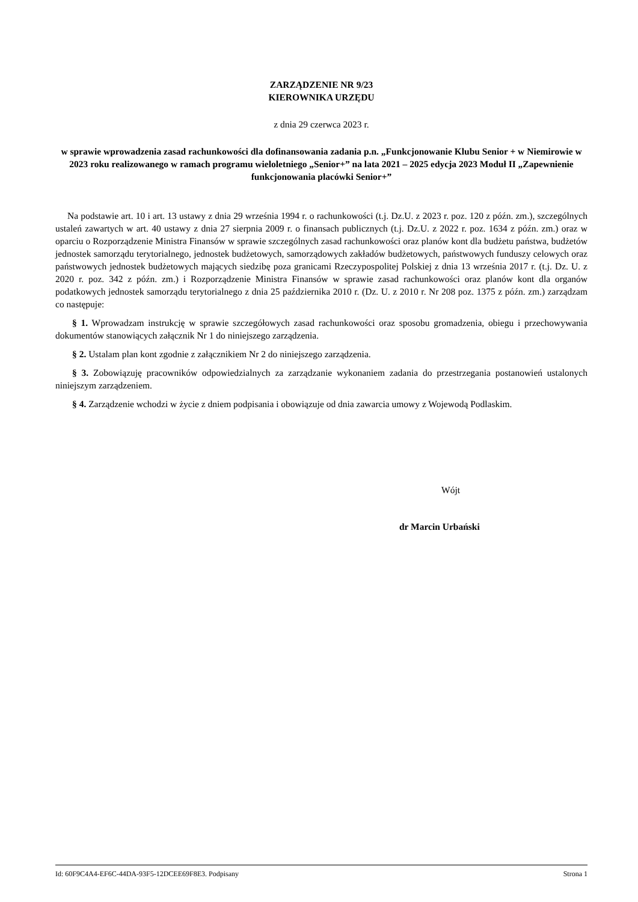ZARZĄDZENIE NR 9/23
KIEROWNIKA URZĘDU
z dnia 29 czerwca 2023 r.
w sprawie wprowadzenia zasad rachunkowości dla dofinansowania zadania p.n. „Funkcjonowanie Klubu Senior + w Niemirowie w 2023 roku realizowanego w ramach programu wieloletniego „Senior+” na lata 2021 – 2025 edycja 2023 Moduł II „Zapewnienie funkcjonowania placówki Senior+”
Na podstawie art. 10 i art. 13 ustawy z dnia 29 września 1994 r. o rachunkowości (t.j. Dz.U. z 2023 r. poz. 120 z późn. zm.), szczególnych ustaleń zawartych w art. 40 ustawy z dnia 27 sierpnia 2009 r. o finansach publicznych (t.j. Dz.U. z 2022 r. poz. 1634 z późn. zm.) oraz w oparciu o Rozporządzenie Ministra Finansów w sprawie szczególnych zasad rachunkowości oraz planów kont dla budżetu państwa, budżetów jednostek samorządu terytorialnego, jednostek budżetowych, samorządowych zakładów budżetowych, państwowych funduszy celowych oraz państwowych jednostek budżetowych mających siedzibę poza granicami Rzeczypospolitej Polskiej z dnia 13 września 2017 r. (t.j. Dz. U. z 2020 r. poz. 342 z późn. zm.) i Rozporządzenie Ministra Finansów w sprawie zasad rachunkowości oraz planów kont dla organów podatkowych jednostek samorządu terytorialnego z dnia 25 października 2010 r. (Dz. U. z 2010 r. Nr 208 poz. 1375 z późn. zm.) zarządzam co następuje:
§ 1. Wprowadzam instrukcję w sprawie szczegółowych zasad rachunkowości oraz sposobu gromadzenia, obiegu i przechowywania dokumentów stanowiących załącznik Nr 1 do niniejszego zarządzenia.
§ 2. Ustalam plan kont zgodnie z załącznikiem Nr 2 do niniejszego zarządzenia.
§ 3. Zobowiązuję pracowników odpowiedzialnych za zarządzanie wykonaniem zadania do przestrzegania postanowień ustalonych niniejszym zarządzeniem.
§ 4. Zarządzenie wchodzi w życie z dniem podpisania i obowiązuje od dnia zawarcia umowy z Wojewodą Podlaskim.
Wójt
dr Marcin Urbański
Id: 60F9C4A4-EF6C-44DA-93F5-12DCEE69F8E3. Podpisany Strona 1